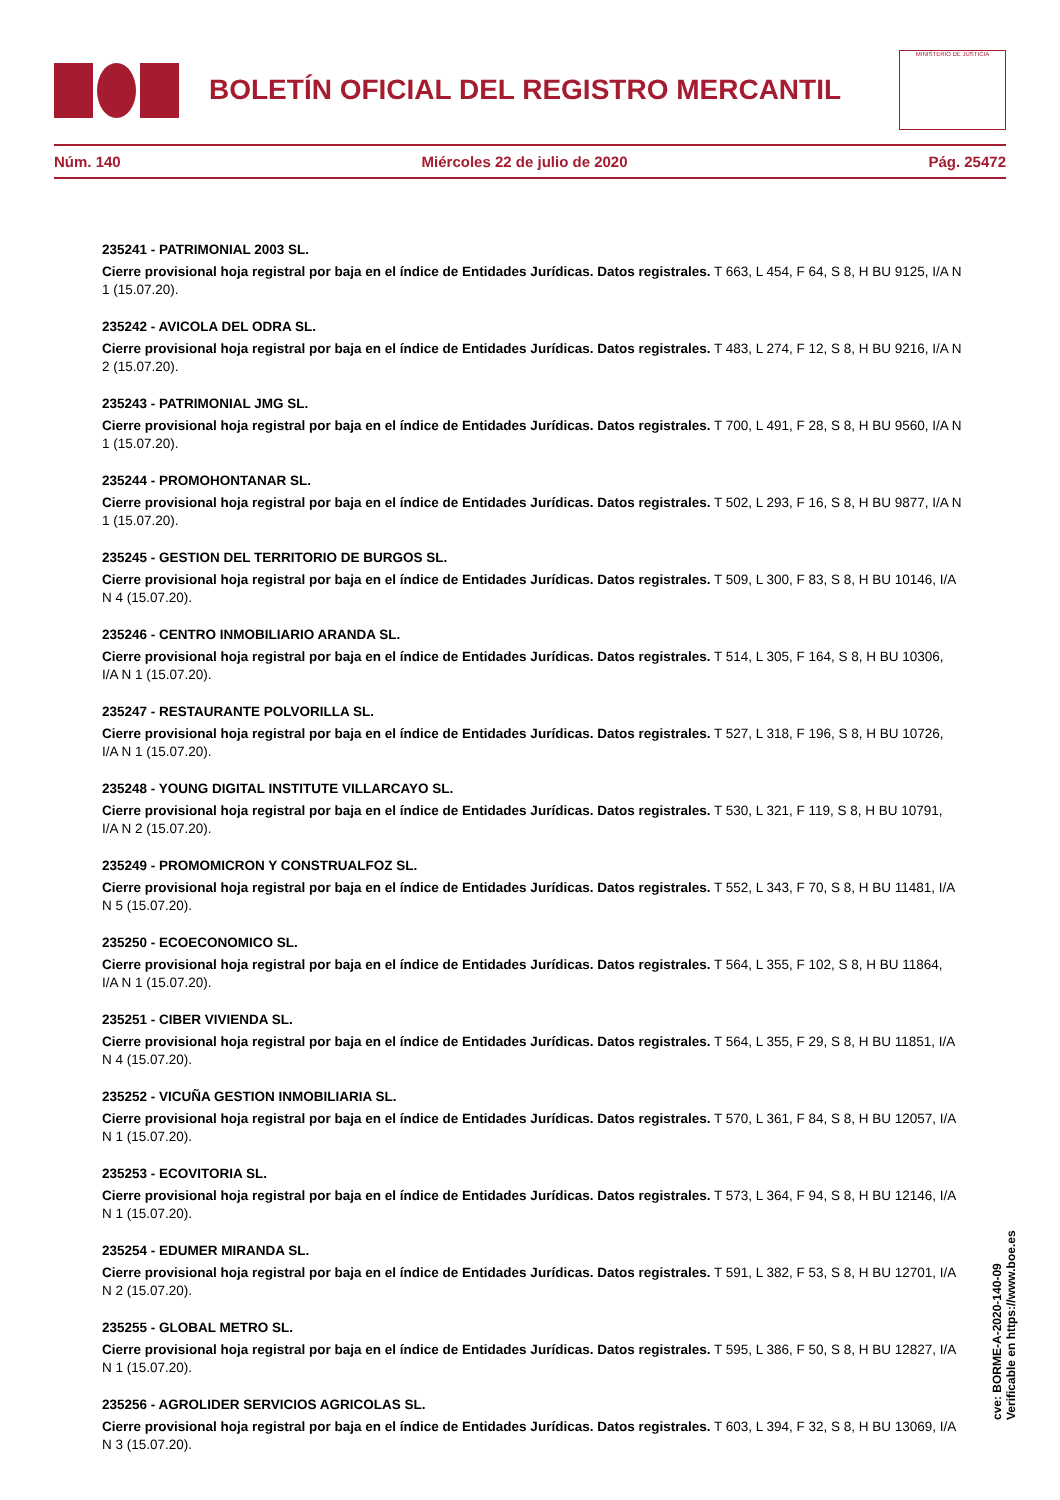BOLETÍN OFICIAL DEL REGISTRO MERCANTIL
MINISTERIO DE JUSTICIA
Núm. 140 Miércoles 22 de julio de 2020 Pág. 25472
235241 - PATRIMONIAL 2003 SL.
Cierre provisional hoja registral por baja en el índice de Entidades Jurídicas. Datos registrales. T 663, L 454, F 64, S 8, H BU 9125, I/A N 1 (15.07.20).
235242 - AVICOLA DEL ODRA SL.
Cierre provisional hoja registral por baja en el índice de Entidades Jurídicas. Datos registrales. T 483, L 274, F 12, S 8, H BU 9216, I/A N 2 (15.07.20).
235243 - PATRIMONIAL JMG SL.
Cierre provisional hoja registral por baja en el índice de Entidades Jurídicas. Datos registrales. T 700, L 491, F 28, S 8, H BU 9560, I/A N 1 (15.07.20).
235244 - PROMOHONTANAR SL.
Cierre provisional hoja registral por baja en el índice de Entidades Jurídicas. Datos registrales. T 502, L 293, F 16, S 8, H BU 9877, I/A N 1 (15.07.20).
235245 - GESTION DEL TERRITORIO DE BURGOS SL.
Cierre provisional hoja registral por baja en el índice de Entidades Jurídicas. Datos registrales. T 509, L 300, F 83, S 8, H BU 10146, I/A N 4 (15.07.20).
235246 - CENTRO INMOBILIARIO ARANDA SL.
Cierre provisional hoja registral por baja en el índice de Entidades Jurídicas. Datos registrales. T 514, L 305, F 164, S 8, H BU 10306, I/A N 1 (15.07.20).
235247 - RESTAURANTE POLVORILLA SL.
Cierre provisional hoja registral por baja en el índice de Entidades Jurídicas. Datos registrales. T 527, L 318, F 196, S 8, H BU 10726, I/A N 1 (15.07.20).
235248 - YOUNG DIGITAL INSTITUTE VILLARCAYO SL.
Cierre provisional hoja registral por baja en el índice de Entidades Jurídicas. Datos registrales. T 530, L 321, F 119, S 8, H BU 10791, I/A N 2 (15.07.20).
235249 - PROMOMICRON Y CONSTRUALFOZ SL.
Cierre provisional hoja registral por baja en el índice de Entidades Jurídicas. Datos registrales. T 552, L 343, F 70, S 8, H BU 11481, I/A N 5 (15.07.20).
235250 - ECOECONOMICO SL.
Cierre provisional hoja registral por baja en el índice de Entidades Jurídicas. Datos registrales. T 564, L 355, F 102, S 8, H BU 11864, I/A N 1 (15.07.20).
235251 - CIBER VIVIENDA SL.
Cierre provisional hoja registral por baja en el índice de Entidades Jurídicas. Datos registrales. T 564, L 355, F 29, S 8, H BU 11851, I/A N 4 (15.07.20).
235252 - VICUÑA GESTION INMOBILIARIA SL.
Cierre provisional hoja registral por baja en el índice de Entidades Jurídicas. Datos registrales. T 570, L 361, F 84, S 8, H BU 12057, I/A N 1 (15.07.20).
235253 - ECOVITORIA SL.
Cierre provisional hoja registral por baja en el índice de Entidades Jurídicas. Datos registrales. T 573, L 364, F 94, S 8, H BU 12146, I/A N 1 (15.07.20).
235254 - EDUMER MIRANDA SL.
Cierre provisional hoja registral por baja en el índice de Entidades Jurídicas. Datos registrales. T 591, L 382, F 53, S 8, H BU 12701, I/A N 2 (15.07.20).
235255 - GLOBAL METRO SL.
Cierre provisional hoja registral por baja en el índice de Entidades Jurídicas. Datos registrales. T 595, L 386, F 50, S 8, H BU 12827, I/A N 1 (15.07.20).
235256 - AGROLIDER SERVICIOS AGRICOLAS SL.
Cierre provisional hoja registral por baja en el índice de Entidades Jurídicas. Datos registrales. T 603, L 394, F 32, S 8, H BU 13069, I/A N 3 (15.07.20).
cve: BORME-A-2020-140-09
Verificable en https://www.boe.es